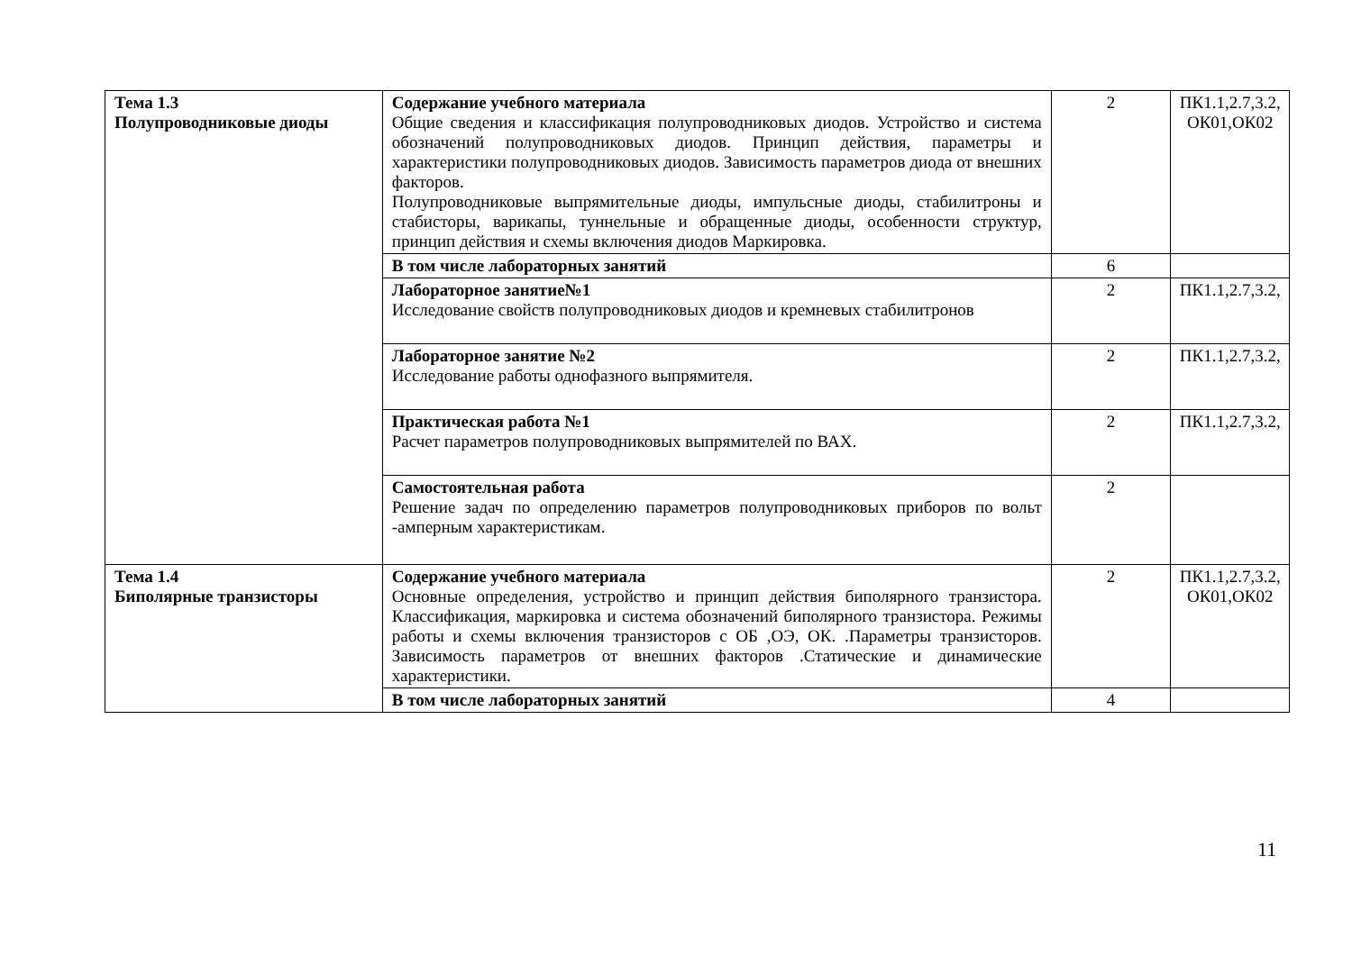| Тема 1.3 Полупроводниковые диоды | Содержание учебного материала Общие сведения и классификация полупроводниковых диодов. Устройство и система обозначений полупроводниковых диодов. Принцип действия, параметры и характеристики полупроводниковых диодов. Зависимость параметров диода от внешних факторов. Полупроводниковые выпрямительные диоды, импульсные диоды, стабилитроны и стабисторы, варикапы, туннельные и обращенные диоды, особенности структур, принцип действия и схемы включения диодов Маркировка. | 2 | ПК1.1,2.7,3.2, ОК01,ОК02 |
| | В том числе лабораторных занятий | 6 | |
| | Лабораторное занятие№1 Исследование свойств полупроводниковых диодов и кремневых стабилитронов | 2 | ПК1.1,2.7,3.2, |
| | Лабораторное занятие №2 Исследование работы однофазного выпрямителя. | 2 | ПК1.1,2.7,3.2, |
| | Практическая работа №1 Расчет параметров полупроводниковых выпрямителей по ВАХ. | 2 | ПК1.1,2.7,3.2, |
| | Самостоятельная работа Решение задач по определению параметров полупроводниковых приборов по вольт -амперным характеристикам. | 2 | |
| Тема 1.4 Биполярные транзисторы | Содержание учебного материала Основные определения, устройство и принцип действия биполярного транзистора. Классификация, маркировка и система обозначений биполярного транзистора. Режимы работы и схемы включения транзисторов с ОБ ,ОЭ, ОК. .Параметры транзисторов. Зависимость параметров от внешних факторов .Статические и динамические характеристики. | 2 | ПК1.1,2.7,3.2, ОК01,ОК02 |
| | В том числе лабораторных занятий | 4 | |
11